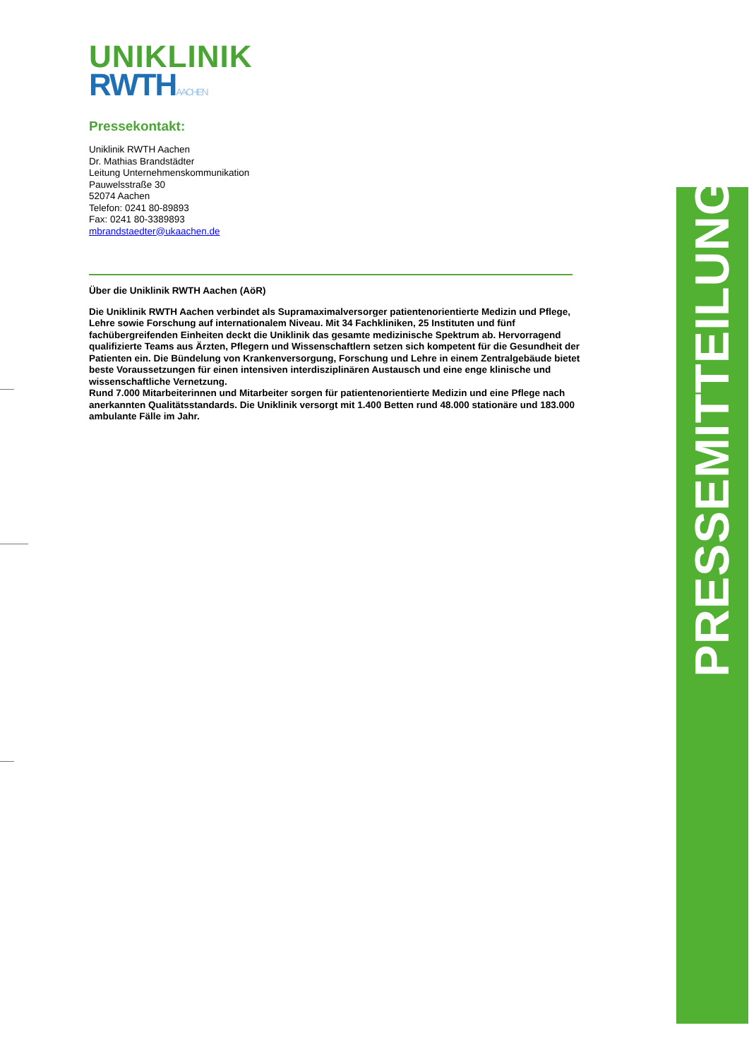UNIKLINIK
RWTH AACHEN
Pressekontakt:
Uniklinik RWTH Aachen
Dr. Mathias Brandstädter
Leitung Unternehmenskommunikation
Pauwelsstraße 30
52074 Aachen
Telefon: 0241 80-89893
Fax: 0241 80-3389893
mbrandstaedter@ukaachen.de
Über die Uniklinik RWTH Aachen (AöR)
Die Uniklinik RWTH Aachen verbindet als Supramaximalversorger patientenorientierte Medizin und Pflege, Lehre sowie Forschung auf internationalem Niveau. Mit 34 Fachkliniken, 25 Instituten und fünf fachübergreifenden Einheiten deckt die Uniklinik das gesamte medizinische Spektrum ab. Hervorragend qualifizierte Teams aus Ärzten, Pflegern und Wissenschaftlern setzen sich kompetent für die Gesundheit der Patienten ein. Die Bündelung von Krankenversorgung, Forschung und Lehre in einem Zentralgebäude bietet beste Voraussetzungen für einen intensiven interdisziplinären Austausch und eine enge klinische und wissenschaftliche Vernetzung.
Rund 7.000 Mitarbeiterinnen und Mitarbeiter sorgen für patientenorientierte Medizin und eine Pflege nach anerkannten Qualitätsstandards. Die Uniklinik versorgt mit 1.400 Betten rund 48.000 stationäre und 183.000 ambulante Fälle im Jahr.
PRESSEMITTEILUNG